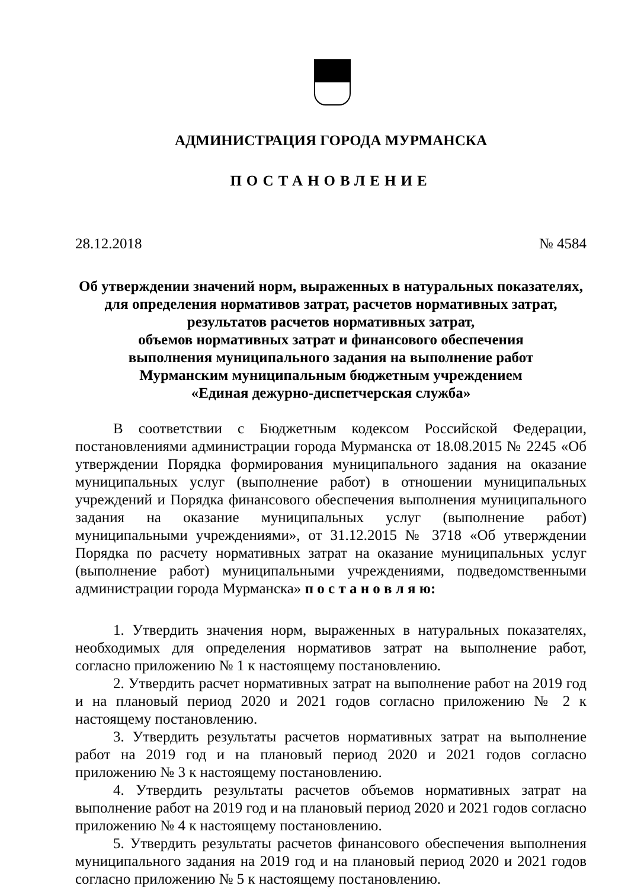АДМИНИСТРАЦИЯ ГОРОДА МУРМАНСКА
ПОСТАНОВЛЕНИЕ
28.12.2018 № 4584
Об утверждении значений норм, выраженных в натуральных показателях,
для определения нормативов затрат, расчетов нормативных затрат,
результатов расчетов нормативных затрат,
объемов нормативных затрат и финансового обеспечения
выполнения муниципального задания на выполнение работ
Мурманским муниципальным бюджетным учреждением
«Единая дежурно-диспетчерская служба»
В соответствии с Бюджетным кодексом Российской Федерации, постановлениями администрации города Мурманска от 18.08.2015 № 2245 «Об утверждении Порядка формирования муниципального задания на оказание муниципальных услуг (выполнение работ) в отношении муниципальных учреждений и Порядка финансового обеспечения выполнения муниципального задания на оказание муниципальных услуг (выполнение работ) муниципальными учреждениями», от 31.12.2015 № 3718 «Об утверждении Порядка по расчету нормативных затрат на оказание муниципальных услуг (выполнение работ) муниципальными учреждениями, подведомственными администрации города Мурманска» п о с т а н о в л я ю:
1. Утвердить значения норм, выраженных в натуральных показателях, необходимых для определения нормативов затрат на выполнение работ, согласно приложению № 1 к настоящему постановлению.
2. Утвердить расчет нормативных затрат на выполнение работ на 2019 год и на плановый период 2020 и 2021 годов согласно приложению № 2 к настоящему постановлению.
3. Утвердить результаты расчетов нормативных затрат на выполнение работ на 2019 год и на плановый период 2020 и 2021 годов согласно приложению № 3 к настоящему постановлению.
4. Утвердить результаты расчетов объемов нормативных затрат на выполнение работ на 2019 год и на плановый период 2020 и 2021 годов согласно приложению № 4 к настоящему постановлению.
5. Утвердить результаты расчетов финансового обеспечения выполнения муниципального задания на 2019 год и на плановый период 2020 и 2021 годов согласно приложению № 5 к настоящему постановлению.